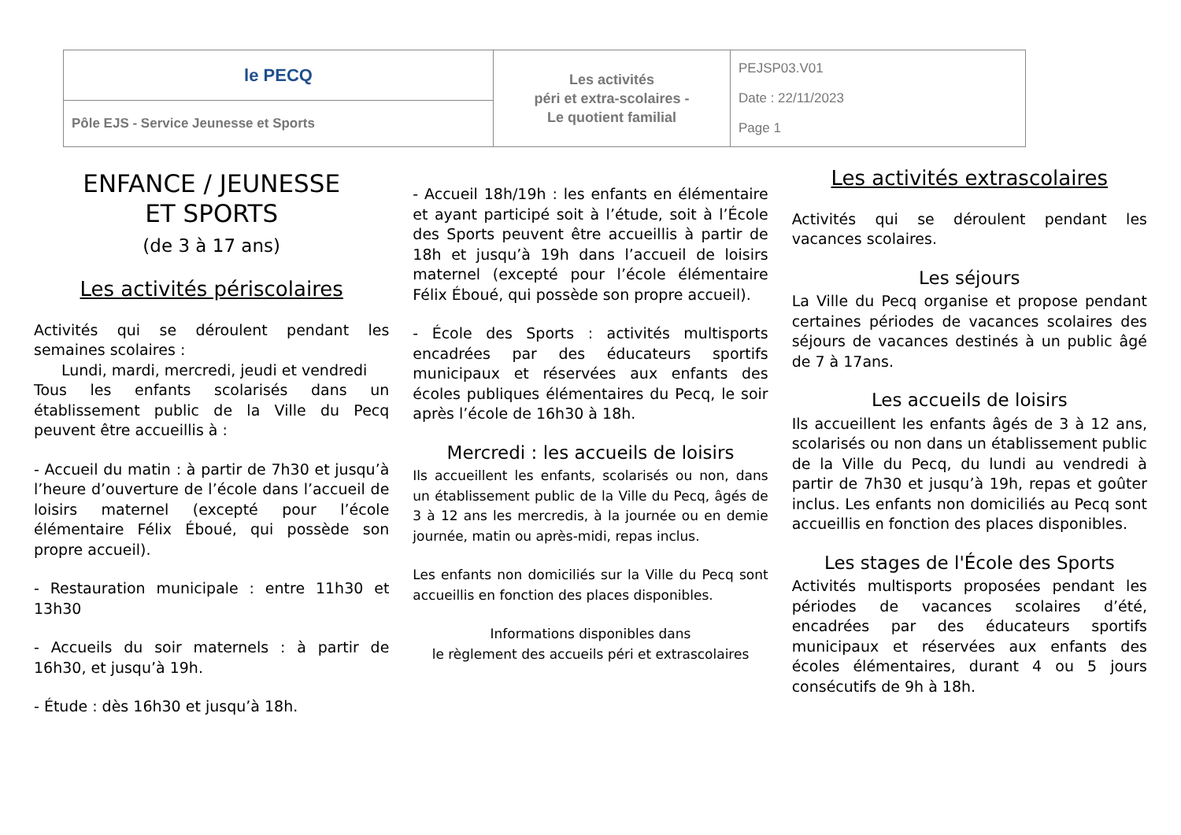| le PECQ | Les activités péri et extra-scolaires - Le quotient familial | PEJSP03.V01 Date : 22/11/2023 Page 1 |
| Pôle EJS - Service Jeunesse et Sports | | |
ENFANCE / JEUNESSE
ET SPORTS
(de 3 à 17 ans)
Les activités périscolaires
Activités qui se déroulent pendant les semaines scolaires :
Lundi, mardi, mercredi, jeudi et vendredi
Tous les enfants scolarisés dans un établissement public de la Ville du Pecq peuvent être accueillis à :
- Accueil du matin : à partir de 7h30 et jusqu’à l’heure d’ouverture de l’école dans l’accueil de loisirs maternel (excepté pour l’école élémentaire Félix Éboué, qui possède son propre accueil).
- Restauration municipale : entre 11h30 et 13h30
- Accueils du soir maternels : à partir de 16h30, et jusqu’à 19h.
- Étude : dès 16h30 et jusqu’à 18h.
- Accueil 18h/19h : les enfants en élémentaire et ayant participé soit à l’étude, soit à l’École des Sports peuvent être accueillis à partir de 18h et jusqu’à 19h dans l’accueil de loisirs maternel (excepté pour l’école élémentaire Félix Éboué, qui possède son propre accueil).
- École des Sports : activités multisports encadrées par des éducateurs sportifs municipaux et réservées aux enfants des écoles publiques élémentaires du Pecq, le soir après l’école de 16h30 à 18h.
Mercredi : les accueils de loisirs
Ils accueillent les enfants, scolarisés ou non, dans un établissement public de la Ville du Pecq, âgés de 3 à 12 ans les mercredis, à la journée ou en demie journée, matin ou après-midi, repas inclus.
Les enfants non domiciliés sur la Ville du Pecq sont accueillis en fonction des places disponibles.
Informations disponibles dans
le règlement des accueils péri et extrascolaires
Les activités extrascolaires
Activités qui se déroulent pendant les vacances scolaires.
Les séjours
La Ville du Pecq organise et propose pendant certaines périodes de vacances scolaires des séjours de vacances destinés à un public âgé de 7 à 17ans.
Les accueils de loisirs
Ils accueillent les enfants âgés de 3 à 12 ans, scolarisés ou non dans un établissement public de la Ville du Pecq, du lundi au vendredi à partir de 7h30 et jusqu’à 19h, repas et goûter inclus. Les enfants non domiciliés au Pecq sont accueillis en fonction des places disponibles.
Les stages de l'École des Sports
Activités multisports proposées pendant les périodes de vacances scolaires d’été, encadrées par des éducateurs sportifs municipaux et réservées aux enfants des écoles élémentaires, durant 4 ou 5 jours consécutifs de 9h à 18h.